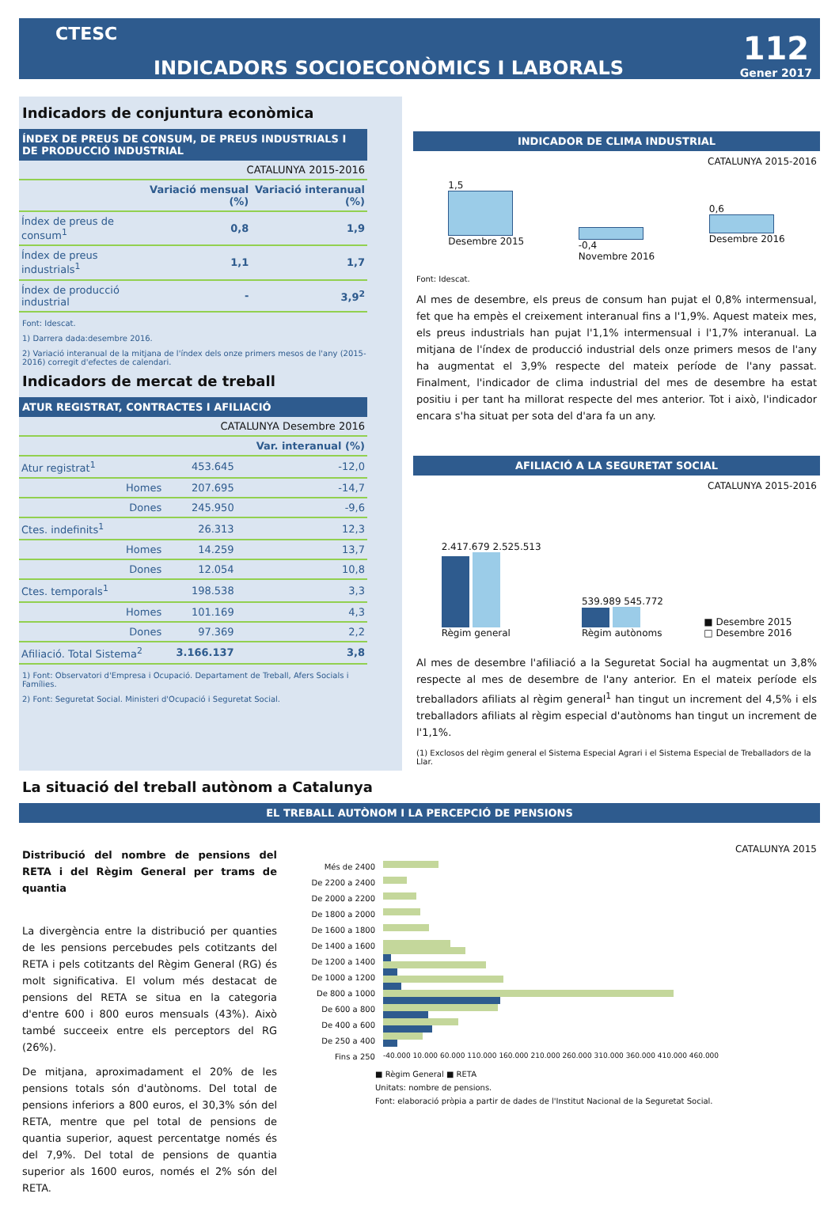CTESC
INDICADORS SOCIOECONÒMICS I LABORALS
112
Gener 2017
Indicadors de conjuntura econòmica
ÍNDEX DE PREUS DE CONSUM, DE PREUS INDUSTRIALS I DE PRODUCCIÓ INDUSTRIAL
| CATALUNYA 2015-2016 | | |
| | Variació mensual (%) | Variació interanual (%) |
| Índex de preus de consum<sup>1</sup> | 0,8 | 1,9 |
| Índex de preus industrials<sup>1</sup> | 1,1 | 1,7 |
| Índex de producció industrial | - | 3,9<sup>2</sup> |
Font: Idescat.
1) Darrera dada:desembre 2016.
2) Variació interanual de la mitjana de l'índex dels onze primers mesos de l'any (2015-2016) corregit d'efectes de calendari.
Indicadors de mercat de treball
ATUR REGISTRAT, CONTRACTES I AFILIACIÓ
| CATALUNYA Desembre 2016 | | |
| | | Var. interanual (%) |
| Atur registrat<sup>1</sup> | 453.645 | -12,0 |
| Homes | 207.695 | -14,7 |
| Dones | 245.950 | -9,6 |
| Ctes. indefinits<sup>1</sup> | 26.313 | 12,3 |
| Homes | 14.259 | 13,7 |
| Dones | 12.054 | 10,8 |
| Ctes. temporals<sup>1</sup> | 198.538 | 3,3 |
| Homes | 101.169 | 4,3 |
| Dones | 97.369 | 2,2 |
| Afiliació. Total Sistema<sup>2</sup> | 3.166.137 | 3,8 |
1) Font: Observatori d'Empresa i Ocupació. Departament de Treball, Afers Socials i Famílies.
2) Font: Seguretat Social. Ministeri d'Ocupació i Seguretat Social.
INDICADOR DE CLIMA INDUSTRIAL
CATALUNYA 2015-2016
1,5
Desembre 2015
-0,4
Novembre 2016
0,6
Desembre 2016
Font: Idescat.
Al mes de desembre, els preus de consum han pujat el 0,8% intermensual, fet que ha empès el creixement interanual fins a l'1,9%. Aquest mateix mes, els preus industrials han pujat l'1,1% intermensual i l'1,7% interanual. La mitjana de l'índex de producció industrial dels onze primers mesos de l'any ha augmentat el 3,9% respecte del mateix període de l'any passat. Finalment, l'indicador de clima industrial del mes de desembre ha estat positiu i per tant ha millorat respecte del mes anterior. Tot i això, l'indicador encara s'ha situat per sota del d'ara fa un any.
AFILIACIÓ A LA SEGURETAT SOCIAL
CATALUNYA 2015-2016
2.417.679 2.525.513
Règim general
539.989 545.772
Règim autònoms
■ Desembre 2015
□ Desembre 2016
Al mes de desembre l'afiliació a la Seguretat Social ha augmentat un 3,8% respecte al mes de desembre de l'any anterior. En el mateix període els treballadors afiliats al règim general<sup>1</sup> han tingut un increment del 4,5% i els treballadors afiliats al règim especial d'autònoms han tingut un increment de l'1,1%.
(1) Exclosos del règim general el Sistema Especial Agrari i el Sistema Especial de Treballadors de la Llar.
La situació del treball autònom a Catalunya
EL TREBALL AUTÒNOM I LA PERCEPCIÓ DE PENSIONS
Distribució del nombre de pensions del RETA i del Règim General per trams de quantia
La divergència entre la distribució per quanties de les pensions percebudes pels cotitzants del RETA i pels cotitzants del Règim General (RG) és molt significativa. El volum més destacat de pensions del RETA se situa en la categoria d'entre 600 i 800 euros mensuals (43%). Això també succeeix entre els perceptors del RG (26%).
De mitjana, aproximadament el 20% de les pensions totals són d'autònoms. Del total de pensions inferiors a 800 euros, el 30,3% són del RETA, mentre que pel total de pensions de quantia superior, aquest percentatge només és del 7,9%. Del total de pensions de quantia superior als 1600 euros, només el 2% són del RETA.
CATALUNYA 2015
Més de 2400
De 2200 a 2400
De 2000 a 2200
De 1800 a 2000
De 1600 a 1800
De 1400 a 1600
De 1200 a 1400
De 1000 a 1200
De 800 a 1000
De 600 a 800
De 400 a 600
De 250 a 400
Fins a 250
-40.000 10.000 60.000 110.000 160.000 210.000 260.000 310.000 360.000 410.000 460.000
■ Règim General ■ RETA
Unitats: nombre de pensions.
Font: elaboració pròpia a partir de dades de l'Institut Nacional de la Seguretat Social.